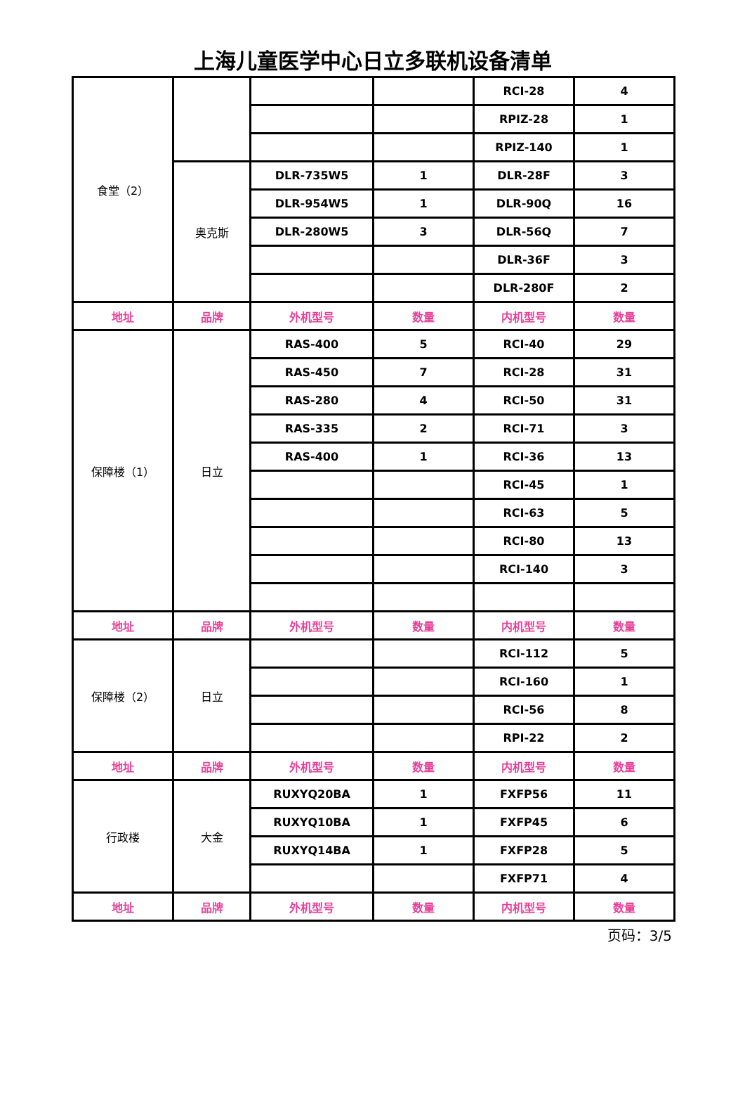上海儿童医学中心日立多联机设备清单
| 食堂（2） | | | | RCI-28 | 4 |
| | | | | RPIZ-28 | 1 |
| | | | | RPIZ-140 | 1 |
| | 奥克斯 | DLR-735W5 | 1 | DLR-28F | 3 |
| | | DLR-954W5 | 1 | DLR-90Q | 16 |
| | | DLR-280W5 | 3 | DLR-56Q | 7 |
| | | | | DLR-36F | 3 |
| | | | | DLR-280F | 2 |
| 地址 | 品牌 | 外机型号 | 数量 | 内机型号 | 数量 |
| 保障楼（1） | 日立 | RAS-400 | 5 | RCI-40 | 29 |
| | | RAS-450 | 7 | RCI-28 | 31 |
| | | RAS-280 | 4 | RCI-50 | 31 |
| | | RAS-335 | 2 | RCI-71 | 3 |
| | | RAS-400 | 1 | RCI-36 | 13 |
| | | | | RCI-45 | 1 |
| | | | | RCI-63 | 5 |
| | | | | RCI-80 | 13 |
| | | | | RCI-140 | 3 |
| 地址 | 品牌 | 外机型号 | 数量 | 内机型号 | 数量 |
| 保障楼（2） | 日立 | | | RCI-112 | 5 |
| | | | | RCI-160 | 1 |
| | | | | RCI-56 | 8 |
| | | | | RPI-22 | 2 |
| 地址 | 品牌 | 外机型号 | 数量 | 内机型号 | 数量 |
| 行政楼 | 大金 | RUXYQ20BA | 1 | FXFP56 | 11 |
| | | RUXYQ10BA | 1 | FXFP45 | 6 |
| | | RUXYQ14BA | 1 | FXFP28 | 5 |
| | | | | FXFP71 | 4 |
| 地址 | 品牌 | 外机型号 | 数量 | 内机型号 | 数量 |
页码：3/5